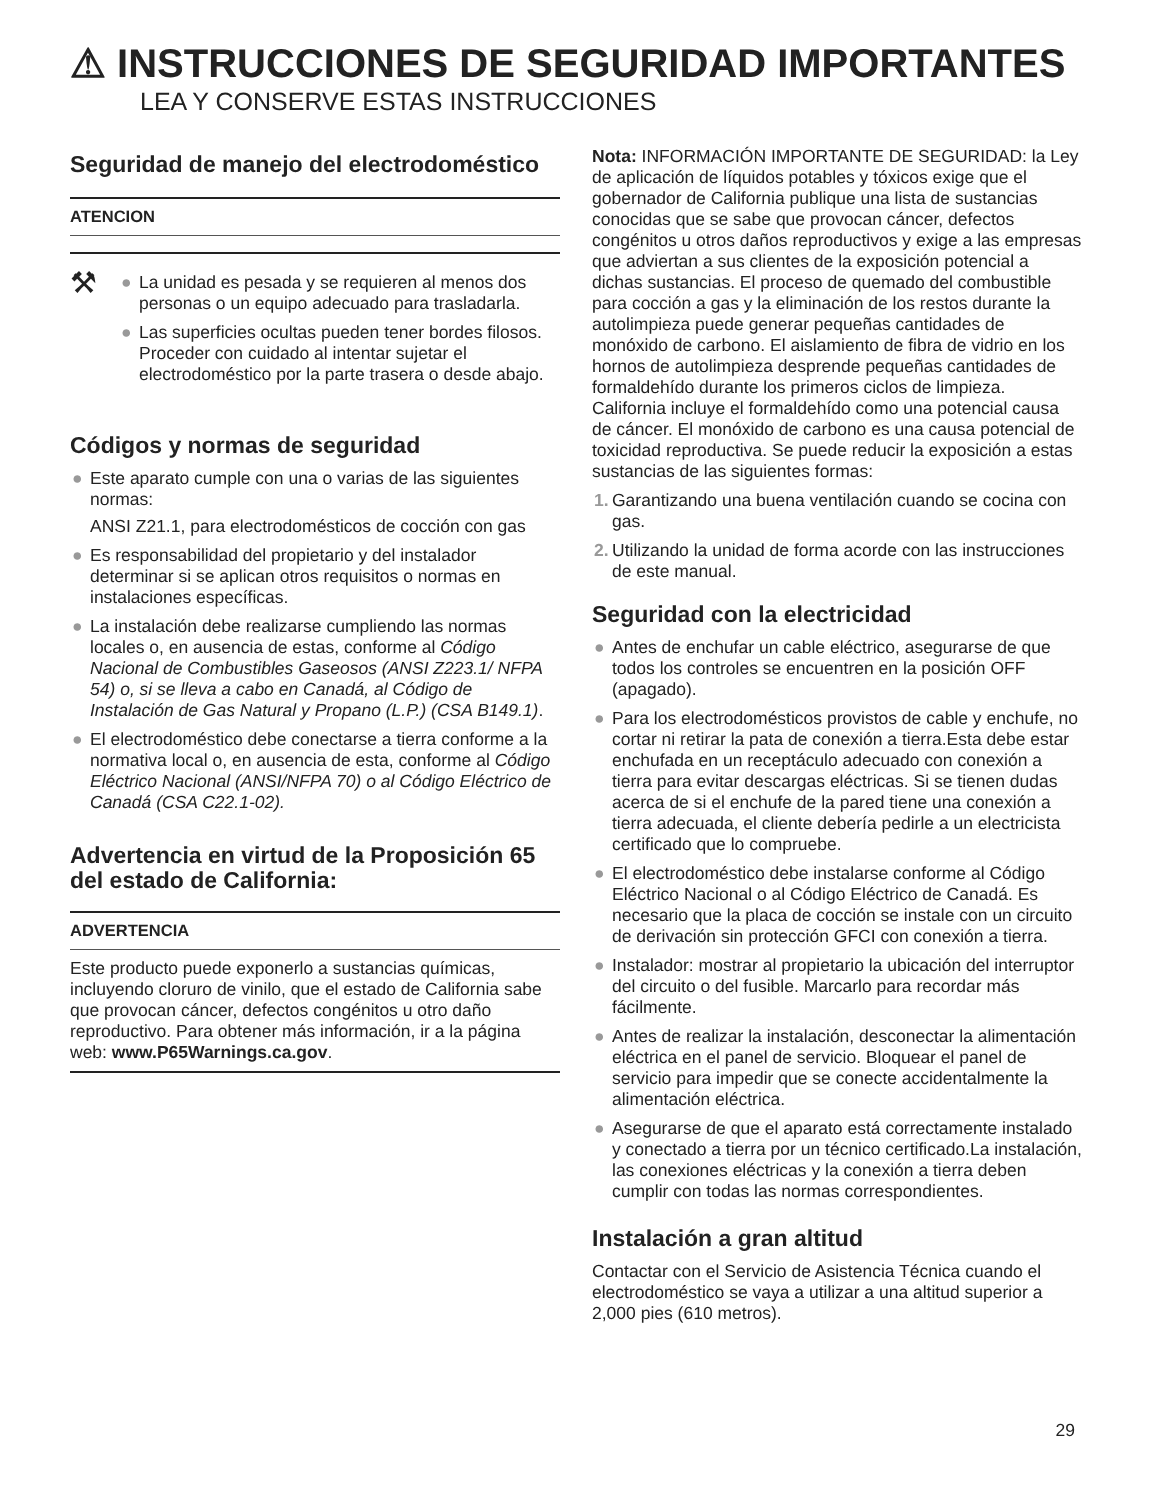⚠ INSTRUCCIONES DE SEGURIDAD IMPORTANTES
LEA Y CONSERVE ESTAS INSTRUCCIONES
Seguridad de manejo del electrodoméstico
ATENCION
⚒
● La unidad es pesada y se requieren al menos dos personas o un equipo adecuado para trasladarla.
● Las superficies ocultas pueden tener bordes filosos. Proceder con cuidado al intentar sujetar el electrodoméstico por la parte trasera o desde abajo.
Códigos y normas de seguridad
● Este aparato cumple con una o varias de las siguientes normas:
ANSI Z21.1, para electrodomésticos de cocción con gas
● Es responsabilidad del propietario y del instalador determinar si se aplican otros requisitos o normas en instalaciones específicas.
● La instalación debe realizarse cumpliendo las normas locales o, en ausencia de estas, conforme al Código Nacional de Combustibles Gaseosos (ANSI Z223.1/ NFPA 54) o, si se lleva a cabo en Canadá, al Código de Instalación de Gas Natural y Propano (L.P.) (CSA B149.1).
● El electrodoméstico debe conectarse a tierra conforme a la normativa local o, en ausencia de esta, conforme al Código Eléctrico Nacional (ANSI/NFPA 70) o al Código Eléctrico de Canadá (CSA C22.1-02).
Advertencia en virtud de la Proposición 65 del estado de California:
ADVERTENCIA
Este producto puede exponerlo a sustancias químicas, incluyendo cloruro de vinilo, que el estado de California sabe que provocan cáncer, defectos congénitos u otro daño reproductivo. Para obtener más información, ir a la página web: www.P65Warnings.ca.gov.
Nota: INFORMACIÓN IMPORTANTE DE SEGURIDAD: la Ley de aplicación de líquidos potables y tóxicos exige que el gobernador de California publique una lista de sustancias conocidas que se sabe que provocan cáncer, defectos congénitos u otros daños reproductivos y exige a las empresas que adviertan a sus clientes de la exposición potencial a dichas sustancias. El proceso de quemado del combustible para cocción a gas y la eliminación de los restos durante la autolimpieza puede generar pequeñas cantidades de monóxido de carbono. El aislamiento de fibra de vidrio en los hornos de autolimpieza desprende pequeñas cantidades de formaldehído durante los primeros ciclos de limpieza. California incluye el formaldehído como una potencial causa de cáncer. El monóxido de carbono es una causa potencial de toxicidad reproductiva. Se puede reducir la exposición a estas sustancias de las siguientes formas:
1. Garantizando una buena ventilación cuando se cocina con gas.
2. Utilizando la unidad de forma acorde con las instrucciones de este manual.
Seguridad con la electricidad
● Antes de enchufar un cable eléctrico, asegurarse de que todos los controles se encuentren en la posición OFF (apagado).
● Para los electrodomésticos provistos de cable y enchufe, no cortar ni retirar la pata de conexión a tierra.Esta debe estar enchufada en un receptáculo adecuado con conexión a tierra para evitar descargas eléctricas. Si se tienen dudas acerca de si el enchufe de la pared tiene una conexión a tierra adecuada, el cliente debería pedirle a un electricista certificado que lo compruebe.
● El electrodoméstico debe instalarse conforme al Código Eléctrico Nacional o al Código Eléctrico de Canadá. Es necesario que la placa de cocción se instale con un circuito de derivación sin protección GFCI con conexión a tierra.
● Instalador: mostrar al propietario la ubicación del interruptor del circuito o del fusible. Marcarlo para recordar más fácilmente.
● Antes de realizar la instalación, desconectar la alimentación eléctrica en el panel de servicio. Bloquear el panel de servicio para impedir que se conecte accidentalmente la alimentación eléctrica.
● Asegurarse de que el aparato está correctamente instalado y conectado a tierra por un técnico certificado.La instalación, las conexiones eléctricas y la conexión a tierra deben cumplir con todas las normas correspondientes.
Instalación a gran altitud
Contactar con el Servicio de Asistencia Técnica cuando el electrodoméstico se vaya a utilizar a una altitud superior a 2,000 pies (610 metros).
29